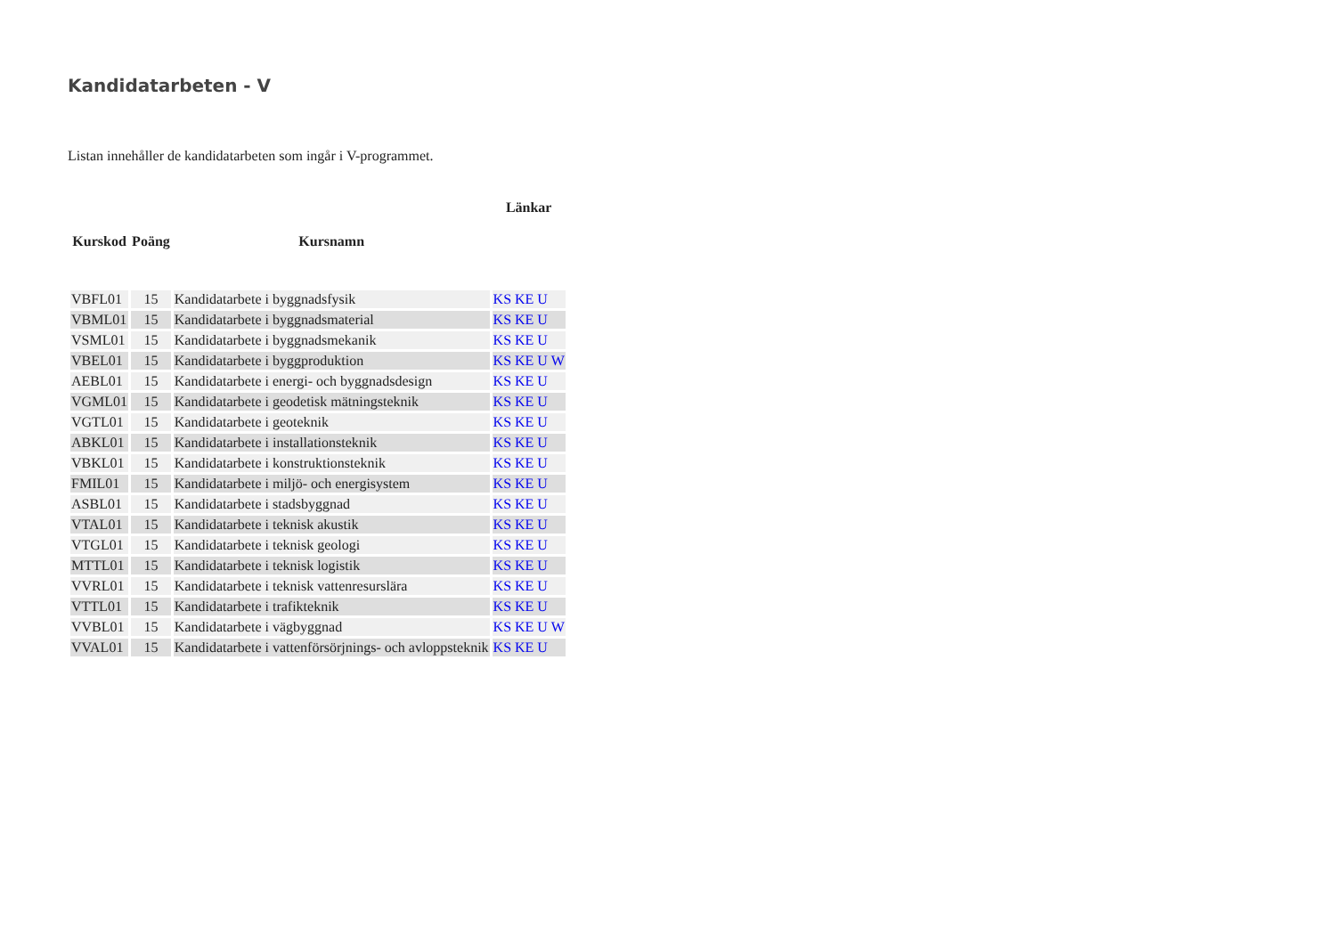Kandidatarbeten - V
Listan innehåller de kandidatarbeten som ingår i V-programmet.
| | | | Länkar |
| --- | --- | --- | --- |
| Kurskod | Poäng | Kursnamn | |
| VBFL01 | 15 | Kandidatarbete i byggnadsfysik | KS KE U |
| VBML01 | 15 | Kandidatarbete i byggnadsmaterial | KS KE U |
| VSML01 | 15 | Kandidatarbete i byggnadsmekanik | KS KE U |
| VBEL01 | 15 | Kandidatarbete i byggproduktion | KS KE U W |
| AEBL01 | 15 | Kandidatarbete i energi- och byggnadsdesign | KS KE U |
| VGML01 | 15 | Kandidatarbete i geodetisk mätningsteknik | KS KE U |
| VGTL01 | 15 | Kandidatarbete i geoteknik | KS KE U |
| ABKL01 | 15 | Kandidatarbete i installationsteknik | KS KE U |
| VBKL01 | 15 | Kandidatarbete i konstruktionsteknik | KS KE U |
| FMIL01 | 15 | Kandidatarbete i miljö- och energisystem | KS KE U |
| ASBL01 | 15 | Kandidatarbete i stadsbyggnad | KS KE U |
| VTAL01 | 15 | Kandidatarbete i teknisk akustik | KS KE U |
| VTGL01 | 15 | Kandidatarbete i teknisk geologi | KS KE U |
| MTTL01 | 15 | Kandidatarbete i teknisk logistik | KS KE U |
| VVRL01 | 15 | Kandidatarbete i teknisk vattenresurslära | KS KE U |
| VTTL01 | 15 | Kandidatarbete i trafikteknik | KS KE U |
| VVBL01 | 15 | Kandidatarbete i vägbyggnad | KS KE U W |
| VVAL01 | 15 | Kandidatarbete i vattenförsörjnings- och avloppsteknik | KS KE U |